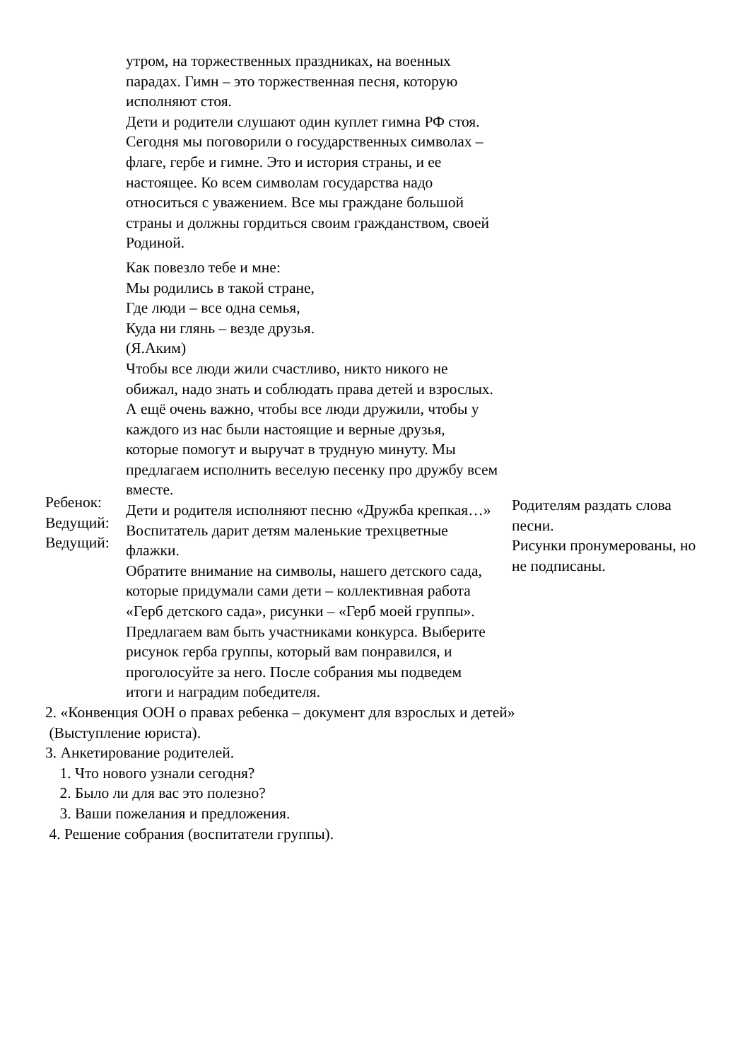| Ребенок: Ведущий: Ведущий: | утром, на торжественных праздниках, на военных парадах. Гимн – это торжественная песня, которую исполняют стоя. Дети и родители слушают один куплет гимна РФ стоя. Сегодня мы поговорили о государственных символах – флаге, гербе и гимне. Это и история страны, и ее настоящее. Ко всем символам государства надо относиться с уважением. Все мы граждане большой страны и должны гордиться своим гражданством, своей Родиной. Как повезло тебе и мне: Мы родились в такой стране, Где люди – все одна семья, Куда ни глянь – везде друзья. (Я.Аким) Чтобы все люди жили счастливо, никто никого не обижал, надо знать и соблюдать права детей и взрослых. А ещё очень важно, чтобы все люди дружили, чтобы у каждого из нас были настоящие и верные друзья, которые помогут и выручат в трудную минуту. Мы предлагаем исполнить веселую песенку про дружбу всем вместе. Дети и родителя исполняют песню «Дружба крепкая…» Воспитатель дарит детям маленькие трехцветные флажки. Обратите внимание на символы, нашего детского сада, которые придумали сами дети – коллективная работа «Герб детского сада», рисунки – «Герб моей группы». Предлагаем вам быть участниками конкурса. Выберите рисунок герба группы, который вам понравился, и проголосуйте за него. После собрания мы подведем итоги и наградим победителя. | Родителям раздать слова песни. Рисунки пронумерованы, но не подписаны. |
2. «Конвенция ООН о правах ребенка – документ для взрослых и детей»
(Выступление юриста).
3. Анкетирование родителей.
1. Что нового узнали сегодня?
2. Было ли для вас это полезно?
3. Ваши пожелания и предложения.
4. Решение собрания (воспитатели группы).